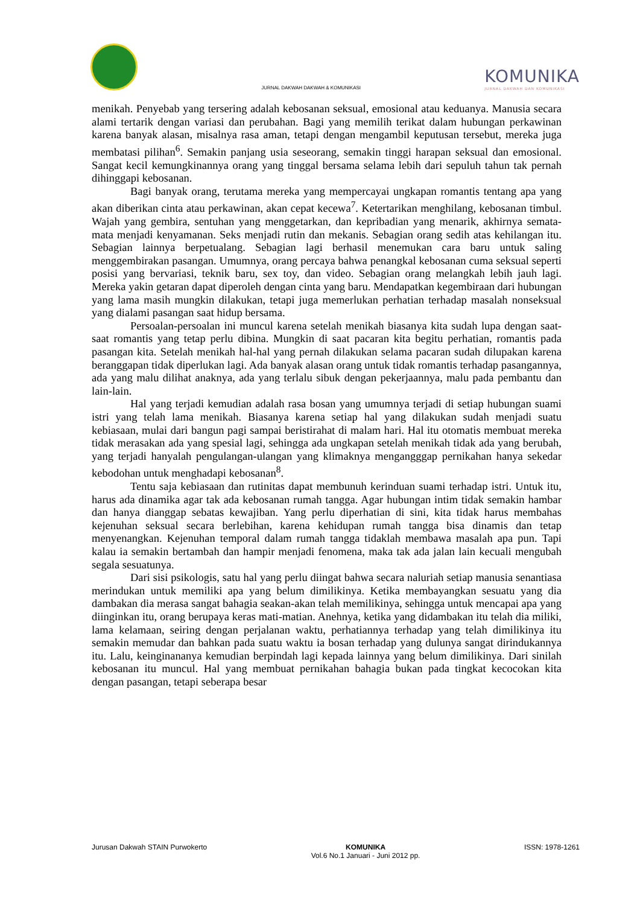JURNAL DAKWAH DAKWAH & KOMUNIKASI
KOMUNIKA
JURNAL DAKWAH DAN KOMUNIKASI
menikah. Penyebab yang tersering adalah kebosanan seksual, emosional atau keduanya. Manusia secara alami tertarik dengan variasi dan perubahan. Bagi yang memilih terikat dalam hubungan perkawinan karena banyak alasan, misalnya rasa aman, tetapi dengan mengambil keputusan tersebut, mereka juga membatasi pilihan<sup>6</sup>. Semakin panjang usia seseorang, semakin tinggi harapan seksual dan emosional. Sangat kecil kemungkinannya orang yang tinggal bersama selama lebih dari sepuluh tahun tak pernah dihinggapi kebosanan.
Bagi banyak orang, terutama mereka yang mempercayai ungkapan romantis tentang apa yang akan diberikan cinta atau perkawinan, akan cepat kecewa<sup>7</sup>. Ketertarikan menghilang, kebosanan timbul. Wajah yang gembira, sentuhan yang menggetarkan, dan kepribadian yang menarik, akhirnya semata-mata menjadi kenyamanan. Seks menjadi rutin dan mekanis. Sebagian orang sedih atas kehilangan itu. Sebagian lainnya berpetualang. Sebagian lagi berhasil menemukan cara baru untuk saling menggembirakan pasangan. Umumnya, orang percaya bahwa penangkal kebosanan cuma seksual seperti posisi yang bervariasi, teknik baru, sex toy, dan video. Sebagian orang melangkah lebih jauh lagi. Mereka yakin getaran dapat diperoleh dengan cinta yang baru. Mendapatkan kegembiraan dari hubungan yang lama masih mungkin dilakukan, tetapi juga memerlukan perhatian terhadap masalah nonseksual yang dialami pasangan saat hidup bersama.
Persoalan-persoalan ini muncul karena setelah menikah biasanya kita sudah lupa dengan saat-saat romantis yang tetap perlu dibina. Mungkin di saat pacaran kita begitu perhatian, romantis pada pasangan kita. Setelah menikah hal-hal yang pernah dilakukan selama pacaran sudah dilupakan karena beranggapan tidak diperlukan lagi. Ada banyak alasan orang untuk tidak romantis terhadap pasangannya, ada yang malu dilihat anaknya, ada yang terlalu sibuk dengan pekerjaannya, malu pada pembantu dan lain-lain.
Hal yang terjadi kemudian adalah rasa bosan yang umumnya terjadi di setiap hubungan suami istri yang telah lama menikah. Biasanya karena setiap hal yang dilakukan sudah menjadi suatu kebiasaan, mulai dari bangun pagi sampai beristirahat di malam hari. Hal itu otomatis membuat mereka tidak merasakan ada yang spesial lagi, sehingga ada ungkapan setelah menikah tidak ada yang berubah, yang terjadi hanyalah pengulangan-ulangan yang klimaknya mengangggap pernikahan hanya sekedar kebodohan untuk menghadapi kebosanan<sup>8</sup>.
Tentu saja kebiasaan dan rutinitas dapat membunuh kerinduan suami terhadap istri. Untuk itu, harus ada dinamika agar tak ada kebosanan rumah tangga. Agar hubungan intim tidak semakin hambar dan hanya dianggap sebatas kewajiban. Yang perlu diperhatian di sini, kita tidak harus membahas kejenuhan seksual secara berlebihan, karena kehidupan rumah tangga bisa dinamis dan tetap menyenangkan. Kejenuhan temporal dalam rumah tangga tidaklah membawa masalah apa pun. Tapi kalau ia semakin bertambah dan hampir menjadi fenomena, maka tak ada jalan lain kecuali mengubah segala sesuatunya.
Dari sisi psikologis, satu hal yang perlu diingat bahwa secara naluriah setiap manusia senantiasa merindukan untuk memiliki apa yang belum dimilikinya. Ketika membayangkan sesuatu yang dia dambakan dia merasa sangat bahagia seakan-akan telah memilikinya, sehingga untuk mencapai apa yang diinginkan itu, orang berupaya keras mati-matian. Anehnya, ketika yang didambakan itu telah dia miliki, lama kelamaan, seiring dengan perjalanan waktu, perhatiannya terhadap yang telah dimilikinya itu semakin memudar dan bahkan pada suatu waktu ia bosan terhadap yang dulunya sangat dirindukannya itu. Lalu, keinginananya kemudian berpindah lagi kepada lainnya yang belum dimilikinya. Dari sinilah kebosanan itu muncul. Hal yang membuat pernikahan bahagia bukan pada tingkat kecocokan kita dengan pasangan, tetapi seberapa besar
Jurusan Dakwah STAIN Purwokerto
KOMUNIKA
Vol.6 No.1 Januari - Juni 2012 pp.
ISSN: 1978-1261